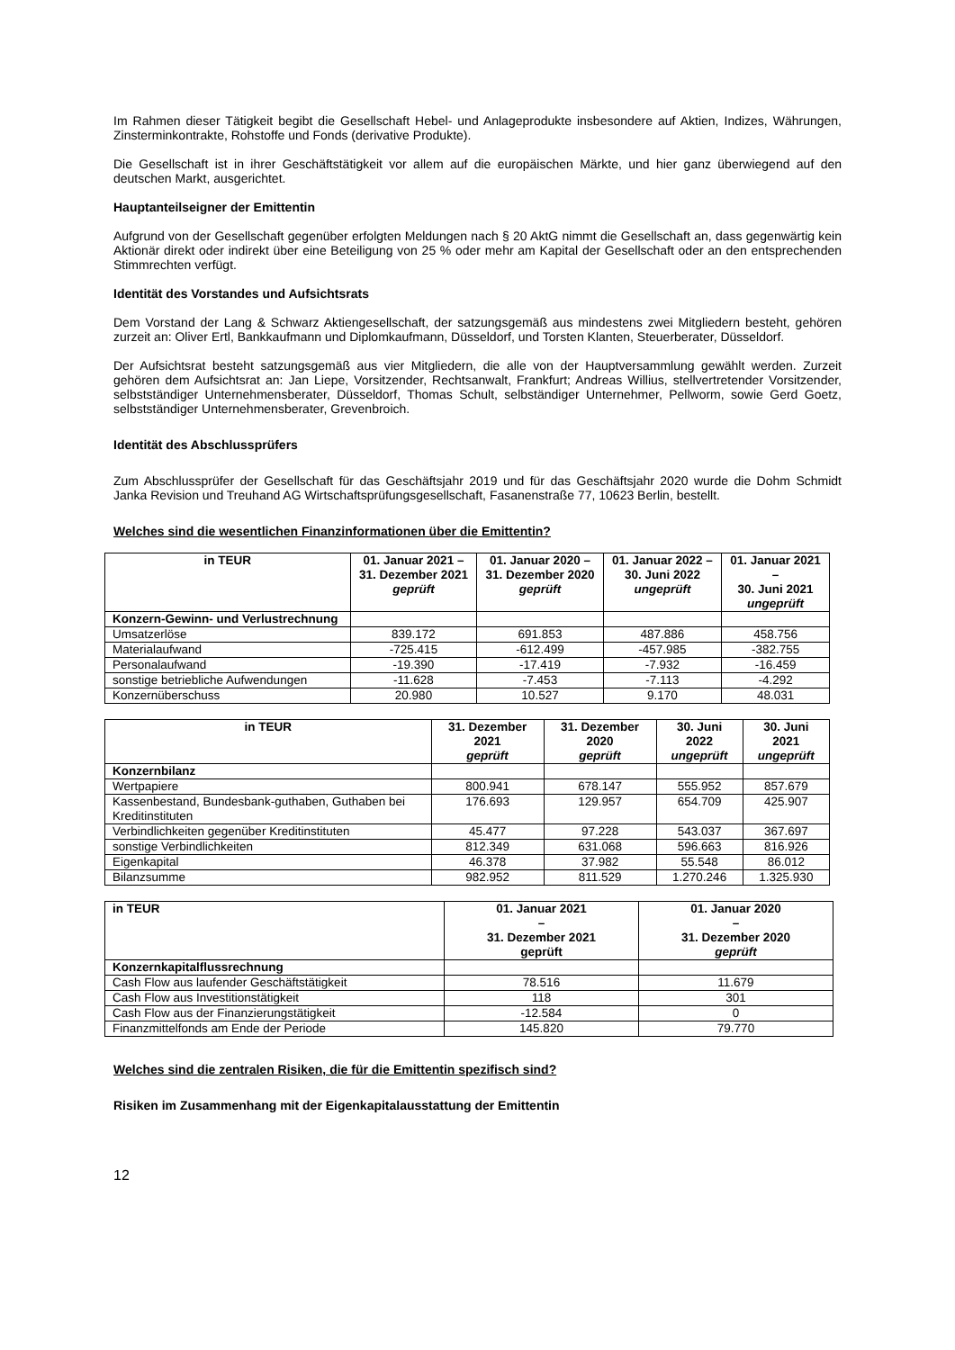Im Rahmen dieser Tätigkeit begibt die Gesellschaft Hebel- und Anlageprodukte insbesondere auf Aktien, Indizes, Währungen, Zinsterminkontrakte, Rohstoffe und Fonds (derivative Produkte).
Die Gesellschaft ist in ihrer Geschäftstätigkeit vor allem auf die europäischen Märkte, und hier ganz überwiegend auf den deutschen Markt, ausgerichtet.
Hauptanteilseigner der Emittentin
Aufgrund von der Gesellschaft gegenüber erfolgten Meldungen nach § 20 AktG nimmt die Gesellschaft an, dass gegenwärtig kein Aktionär direkt oder indirekt über eine Beteiligung von 25 % oder mehr am Kapital der Gesellschaft oder an den entsprechenden Stimmrechten verfügt.
Identität des Vorstandes und Aufsichtsrats
Dem Vorstand der Lang & Schwarz Aktiengesellschaft, der satzungsgemäß aus mindestens zwei Mitgliedern besteht, gehören zurzeit an: Oliver Ertl, Bankkaufmann und Diplomkaufmann, Düsseldorf, und Torsten Klanten, Steuerberater, Düsseldorf.
Der Aufsichtsrat besteht satzungsgemäß aus vier Mitgliedern, die alle von der Hauptversammlung gewählt werden. Zurzeit gehören dem Aufsichtsrat an: Jan Liepe, Vorsitzender, Rechtsanwalt, Frankfurt; Andreas Willius, stellvertretender Vorsitzender, selbstständiger Unternehmensberater, Düsseldorf, Thomas Schult, selbständiger Unternehmer, Pellworm, sowie Gerd Goetz, selbstständiger Unternehmensberater, Grevenbroich.
Identität des Abschlussprüfers
Zum Abschlussprüfer der Gesellschaft für das Geschäftsjahr 2019 und für das Geschäftsjahr 2020 wurde die Dohm Schmidt Janka Revision und Treuhand AG Wirtschaftsprüfungsgesellschaft, Fasanenstraße 77, 10623 Berlin, bestellt.
Welches sind die wesentlichen Finanzinformationen über die Emittentin?
| in TEUR | 01. Januar 2021 – 31. Dezember 2021 geprüft | 01. Januar 2020 – 31. Dezember 2020 geprüft | 01. Januar 2022 – 30. Juni 2022 ungeprüft | 01. Januar 2021 – 30. Juni 2021 ungeprüft |
| --- | --- | --- | --- | --- |
| Konzern-Gewinn- und Verlustrechnung | | | | |
| Umsatzerlöse | 839.172 | 691.853 | 487.886 | 458.756 |
| Materialaufwand | -725.415 | -612.499 | -457.985 | -382.755 |
| Personalaufwand | -19.390 | -17.419 | -7.932 | -16.459 |
| sonstige betriebliche Aufwendungen | -11.628 | -7.453 | -7.113 | -4.292 |
| Konzernüberschuss | 20.980 | 10.527 | 9.170 | 48.031 |
| in TEUR | 31. Dezember 2021 geprüft | 31. Dezember 2020 geprüft | 30. Juni 2022 ungeprüft | 30. Juni 2021 ungeprüft |
| --- | --- | --- | --- | --- |
| Konzernbilanz | | | | |
| Wertpapiere | 800.941 | 678.147 | 555.952 | 857.679 |
| Kassenbestand, Bundesbank-guthaben, Guthaben bei Kreditinstituten | 176.693 | 129.957 | 654.709 | 425.907 |
| Verbindlichkeiten gegenüber Kreditinstituten | 45.477 | 97.228 | 543.037 | 367.697 |
| sonstige Verbindlichkeiten | 812.349 | 631.068 | 596.663 | 816.926 |
| Eigenkapital | 46.378 | 37.982 | 55.548 | 86.012 |
| Bilanzsumme | 982.952 | 811.529 | 1.270.246 | 1.325.930 |
| in TEUR | 01. Januar 2021 – 31. Dezember 2021 geprüft | 01. Januar 2020 – 31. Dezember 2020 geprüft |
| --- | --- | --- |
| Konzernkapitalflussrechnung | | |
| Cash Flow aus laufender Geschäftstätigkeit | 78.516 | 11.679 |
| Cash Flow aus Investitionstätigkeit | 118 | 301 |
| Cash Flow aus der Finanzierungstätigkeit | -12.584 | 0 |
| Finanzmittelfonds am Ende der Periode | 145.820 | 79.770 |
Welches sind die zentralen Risiken, die für die Emittentin spezifisch sind?
Risiken im Zusammenhang mit der Eigenkapitalausstattung der Emittentin
12